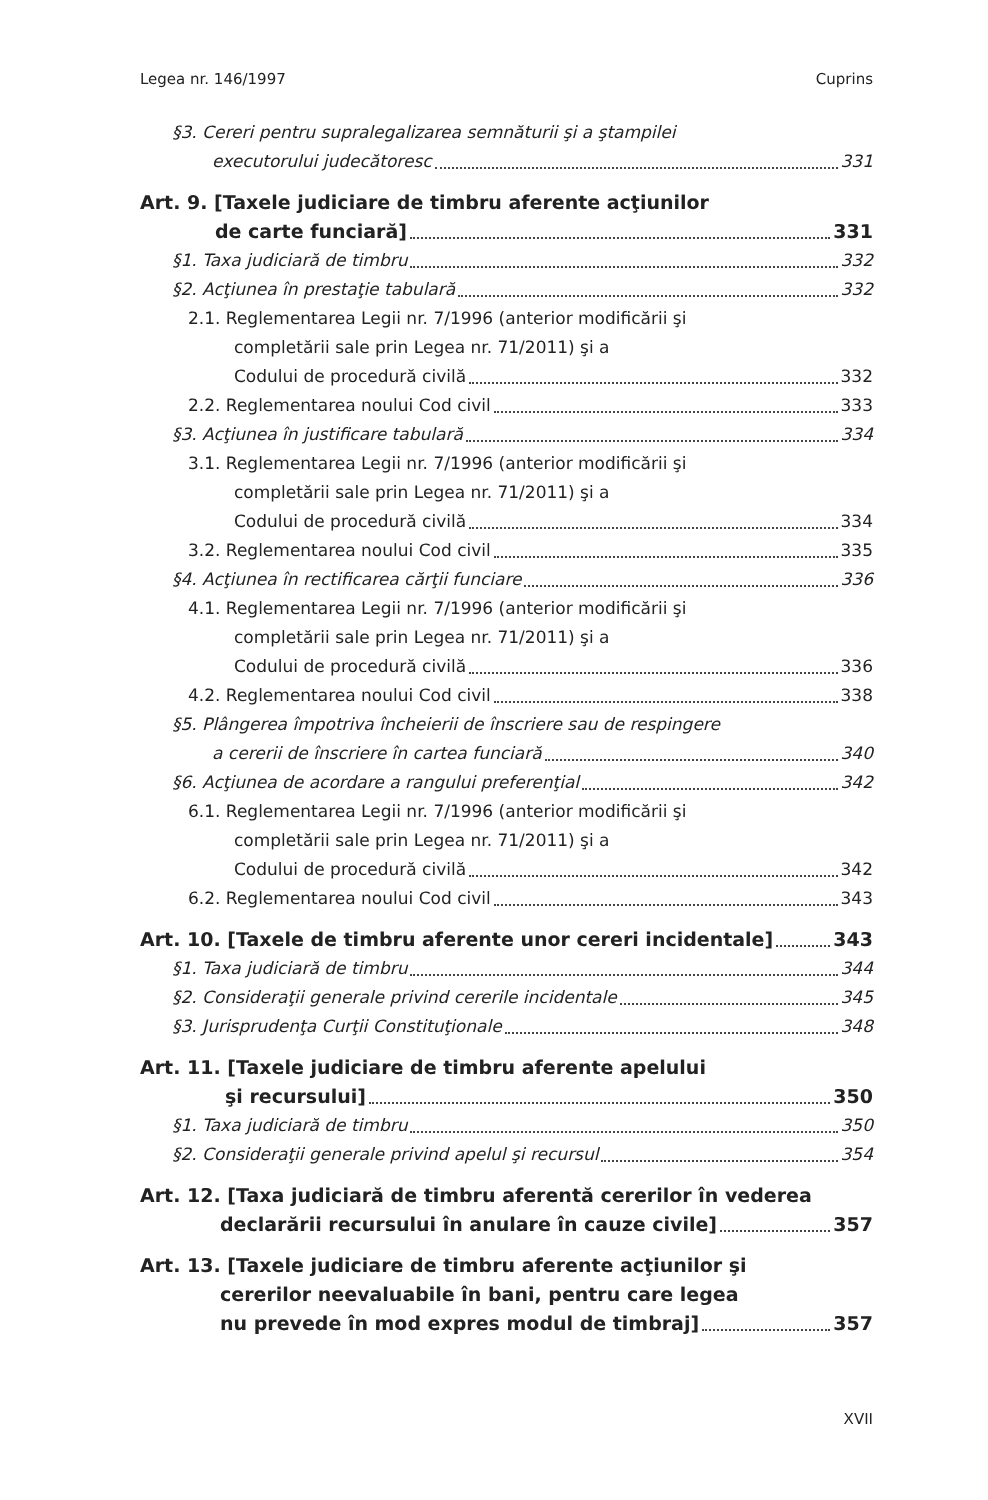Legea nr. 146/1997 Cuprins
§3. Cereri pentru supralegalizarea semnăturii şi a ştampilei
executorului judecătoresc 331
Art. 9. [Taxele judiciare de timbru aferente acţiunilor
de carte funciară] 331
§1. Taxa judiciară de timbru 332
§2. Acţiunea în prestaţie tabulară 332
2.1. Reglementarea Legii nr. 7/1996 (anterior modificării şi
completării sale prin Legea nr. 71/2011) şi a
Codului de procedură civilă 332
2.2. Reglementarea noului Cod civil 333
§3. Acţiunea în justificare tabulară 334
3.1. Reglementarea Legii nr. 7/1996 (anterior modificării şi
completării sale prin Legea nr. 71/2011) şi a
Codului de procedură civilă 334
3.2. Reglementarea noului Cod civil 335
§4. Acţiunea în rectificarea cărţii funciare 336
4.1. Reglementarea Legii nr. 7/1996 (anterior modificării şi
completării sale prin Legea nr. 71/2011) şi a
Codului de procedură civilă 336
4.2. Reglementarea noului Cod civil 338
§5. Plângerea împotriva încheierii de înscriere sau de respingere
a cererii de înscriere în cartea funciară 340
§6. Acţiunea de acordare a rangului preferenţial 342
6.1. Reglementarea Legii nr. 7/1996 (anterior modificării şi
completării sale prin Legea nr. 71/2011) şi a
Codului de procedură civilă 342
6.2. Reglementarea noului Cod civil 343
Art. 10. [Taxele de timbru aferente unor cereri incidentale] 343
§1. Taxa judiciară de timbru 344
§2. Consideraţii generale privind cererile incidentale 345
§3. Jurisprudenţa Curţii Constituţionale 348
Art. 11. [Taxele judiciare de timbru aferente apelului
şi recursului] 350
§1. Taxa judiciară de timbru 350
§2. Consideraţii generale privind apelul şi recursul 354
Art. 12. [Taxa judiciară de timbru aferentă cererilor în vederea
declarării recursului în anulare în cauze civile] 357
Art. 13. [Taxele judiciare de timbru aferente acţiunilor şi
cererilor neevaluabile în bani, pentru care legea
nu prevede în mod expres modul de timbraj] 357
XVII